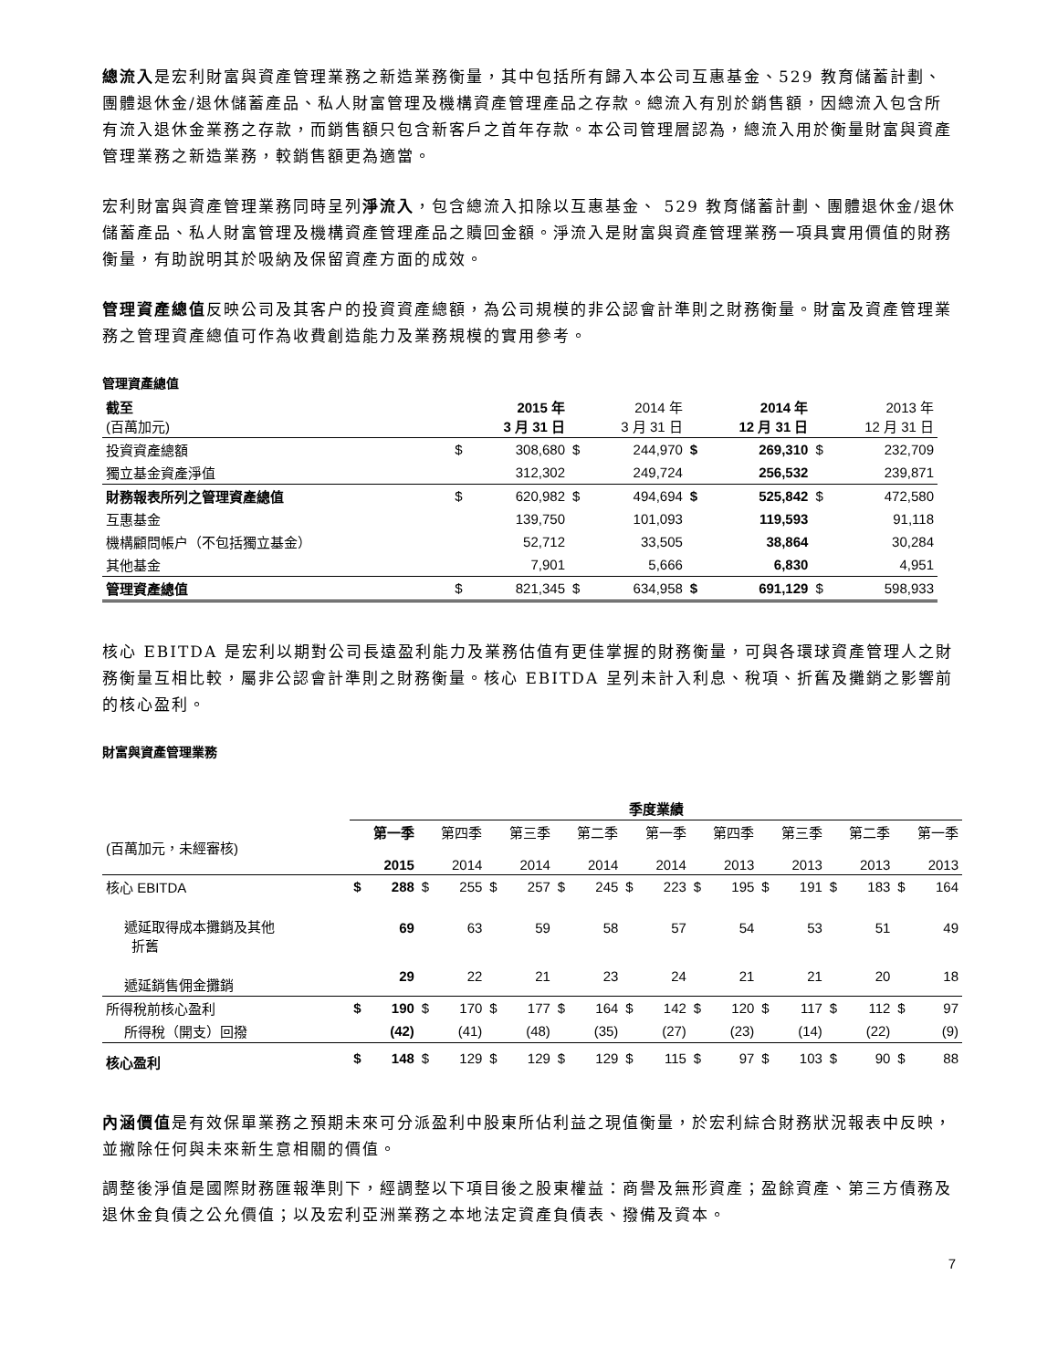總流入是宏利財富與資產管理業務之新造業務衡量，其中包括所有歸入本公司互惠基金、529 教育儲蓄計劃、團體退休金/退休儲蓄產品、私人財富管理及機構資產管理產品之存款。總流入有別於銷售額，因總流入包含所有流入退休金業務之存款，而銷售額只包含新客戶之首年存款。本公司管理層認為，總流入用於衡量財富與資產管理業務之新造業務，較銷售額更為適當。
宏利財富與資產管理業務同時呈列淨流入，包含總流入扣除以互惠基金、 529 教育儲蓄計劃、團體退休金/退休儲蓄產品、私人財富管理及機構資產管理產品之贖回金額。淨流入是財富與資產管理業務一項具實用價值的財務衡量，有助說明其於吸納及保留資產方面的成效。
管理資產總值反映公司及其客户的投資資產總額，為公司規模的非公認會計準則之財務衡量。財富及資產管理業務之管理資產總值可作為收費創造能力及業務規模的實用參考。
管理資產總值
| 截至 (百萬加元) | 2015 年 3 月 31 日 | | 2014 年 3 月 31 日 | | 2014 年 12 月 31 日 | | 2013 年 12 月 31 日 | |
| 投資資產總額 | $ | 308,680 | $ | 244,970 | $ | 269,310 | $ | 232,709 |
| 獨立基金資產淨值 | | 312,302 | | 249,724 | | 256,532 | | 239,871 |
| 財務報表所列之管理資產總值 | $ | 620,982 | $ | 494,694 | $ | 525,842 | $ | 472,580 |
| 互惠基金 | | 139,750 | | 101,093 | | 119,593 | | 91,118 |
| 機構顧問帳户（不包括獨立基金） | | 52,712 | | 33,505 | | 38,864 | | 30,284 |
| 其他基金 | | 7,901 | | 5,666 | | 6,830 | | 4,951 |
| 管理資產總值 | $ | 821,345 | $ | 634,958 | $ | 691,129 | $ | 598,933 |
核心 EBITDA 是宏利以期對公司長遠盈利能力及業務估值有更佳掌握的財務衡量，可與各環球資產管理人之財務衡量互相比較，屬非公認會計準則之財務衡量。核心 EBITDA 呈列未計入利息、稅項、折舊及攤銷之影響前的核心盈利。
財富與資產管理業務
| | 季度業績 | | | | | | | | | | | | | | | | | |
| (百萬加元，未經審核) | 第一季 2015 | | 第四季 2014 | | 第三季 2014 | | 第二季 2014 | | 第一季 2014 | | 第四季 2013 | | 第三季 2013 | | 第二季 2013 | | 第一季 2013 | |
| 核心 EBITDA | $ | 288 | $ | 255 | $ | 257 | $ | 245 | $ | 223 | $ | 195 | $ | 191 | $ | 183 | $ | 164 |
| 遞延取得成本攤銷及其他 折舊 | | 69 | | 63 | | 59 | | 58 | | 57 | | 54 | | 53 | | 51 | | 49 |
| 遞延銷售佣金攤銷 | | 29 | | 22 | | 21 | | 23 | | 24 | | 21 | | 21 | | 20 | | 18 |
| 所得稅前核心盈利 | $ | 190 | $ | 170 | $ | 177 | $ | 164 | $ | 142 | $ | 120 | $ | 117 | $ | 112 | $ | 97 |
| 所得稅（開支）回撥 | | (42) | | (41) | | (48) | | (35) | | (27) | | (23) | | (14) | | (22) | | (9) |
| 核心盈利 | $ | 148 | $ | 129 | $ | 129 | $ | 129 | $ | 115 | $ | 97 | $ | 103 | $ | 90 | $ | 88 |
內涵價值是有效保單業務之預期未來可分派盈利中股東所佔利益之現值衡量，於宏利綜合財務狀況報表中反映，並撇除任何與未來新生意相關的價值。
調整後淨值是國際財務匯報準則下，經調整以下項目後之股東權益：商譽及無形資產；盈餘資產、第三方債務及退休金負債之公允價值；以及宏利亞洲業務之本地法定資產負債表、撥備及資本。
7